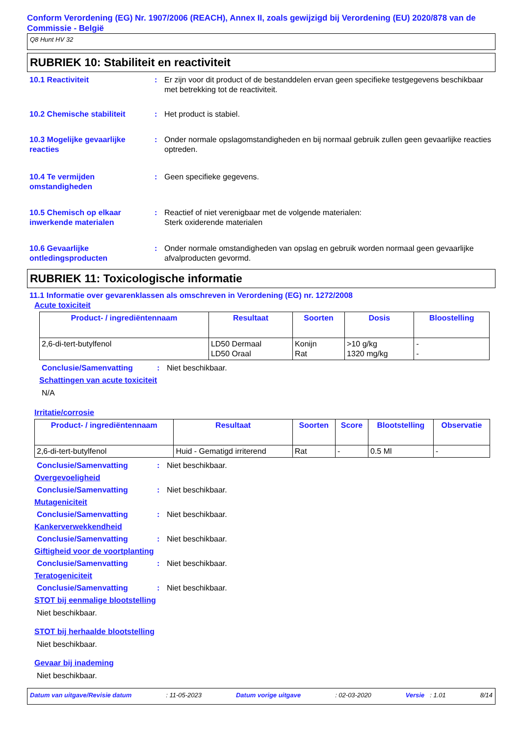Conform Verordening (EG) Nr. 1907/2006 (REACH), Annex II, zoals gewijzigd bij Verordening (EU) 2020/878 van de Commissie - België
Q8 Hunt HV 32
RUBRIEK 10: Stabiliteit en reactiviteit
10.1 Reactiviteit : Er zijn voor dit product of de bestanddelen ervan geen specifieke testgegevens beschikbaar met betrekking tot de reactiviteit.
10.2 Chemische stabiliteit : Het product is stabiel.
10.3 Mogelijke gevaarlijke reacties
: Onder normale opslagomstandigheden en bij normaal gebruik zullen geen gevaarlijke reacties optreden.
10.4 Te vermijden omstandigheden
: Geen specifieke gegevens.
10.5 Chemisch op elkaar inwerkende materialen
: Reactief of niet verenigbaar met de volgende materialen:
Sterk oxiderende materialen
10.6 Gevaarlijke ontledingsproducten
: Onder normale omstandigheden van opslag en gebruik worden normaal geen gevaarlijke afvalproducten gevormd.
RUBRIEK 11: Toxicologische informatie
11.1 Informatie over gevarenklassen als omschreven in Verordening (EG) nr. 1272/2008
Acute toxiciteit
| Product- / ingrediëntennaam | Resultaat | Soorten | Dosis | Bloostelling |
| --- | --- | --- | --- | --- |
| 2,6-di-tert-butylfenol | LD50 Dermaal LD50 Oraal | Konijn Rat | >10 g/kg 1320 mg/kg | - - |
Conclusie/Samenvatting : Niet beschikbaar.
Schattingen van acute toxiciteit
N/A
Irritatie/corrosie
| Product- / ingrediëntennaam | Resultaat | Soorten | Score | Blootstelling | Observatie |
| --- | --- | --- | --- | --- | --- |
| 2,6-di-tert-butylfenol | Huid - Gematigd irriterend | Rat | - | 0.5 Ml | - |
Conclusie/Samenvatting : Niet beschikbaar.
Overgevoeligheid
Conclusie/Samenvatting : Niet beschikbaar.
Mutageniciteit
Conclusie/Samenvatting : Niet beschikbaar.
Kankerverwekkendheid
Conclusie/Samenvatting : Niet beschikbaar.
Giftigheid voor de voortplanting
Conclusie/Samenvatting : Niet beschikbaar.
Teratogeniciteit
Conclusie/Samenvatting : Niet beschikbaar.
STOT bij eenmalige blootstelling
Niet beschikbaar.
STOT bij herhaalde blootstelling
Niet beschikbaar.
Gevaar bij inademing
Niet beschikbaar.
Datum van uitgave/Revisie datum: 11-05-2023 Datum vorige uitgave: 02-03-2020 Versie : 1.01 8/14